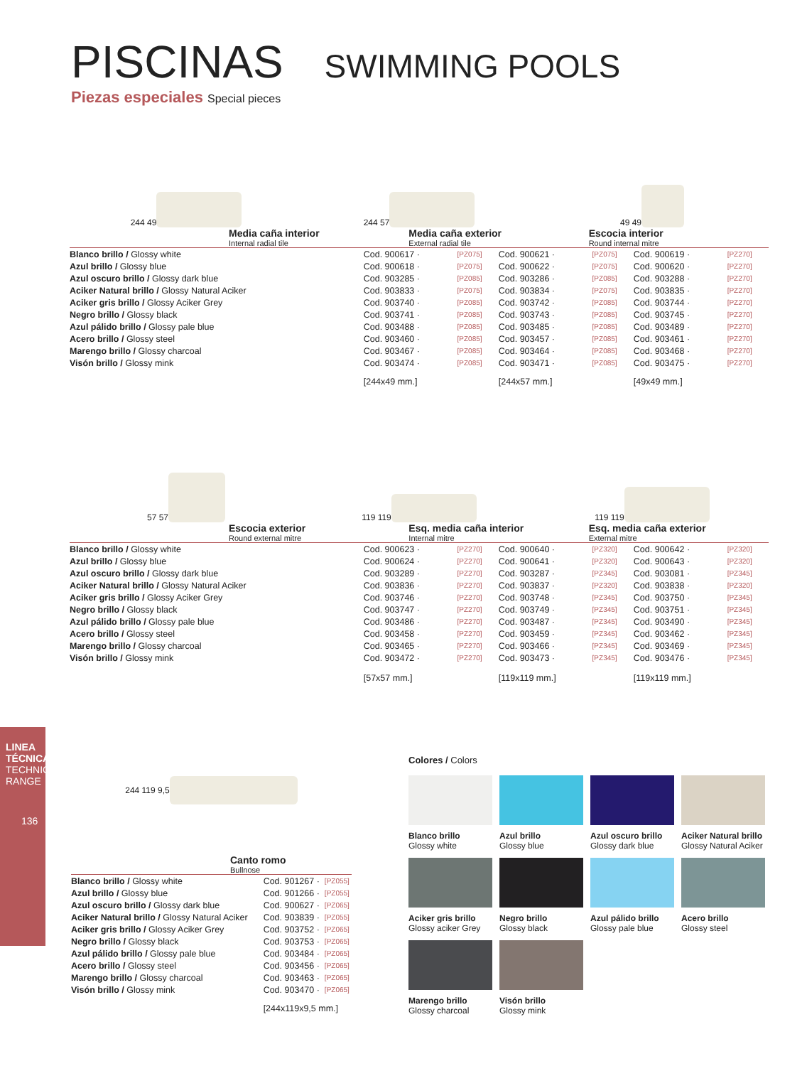PISCINAS SWIMMING POOLS
Piezas especiales Special pieces
244 49 244 57 49 49
Media caña interior
Internal radial tile
Media caña exterior
External radial tile
Escocia interior
Round internal mitre
| Blanco brillo / Glossy white | Cod. 900617 · | [PZ075] | Cod. 900621 · | [PZ075] | Cod. 900619 · | [PZ270] |
| Azul brillo / Glossy blue | Cod. 900618 · | [PZ075] | Cod. 900622 · | [PZ075] | Cod. 900620 · | [PZ270] |
| Azul oscuro brillo / Glossy dark blue | Cod. 903285 · | [PZ085] | Cod. 903286 · | [PZ085] | Cod. 903288 · | [PZ270] |
| Aciker Natural brillo / Glossy Natural Aciker | Cod. 903833 · | [PZ075] | Cod. 903834 · | [PZ075] | Cod. 903835 · | [PZ270] |
| Aciker gris brillo / Glossy Aciker Grey | Cod. 903740 · | [PZ085] | Cod. 903742 · | [PZ085] | Cod. 903744 · | [PZ270] |
| Negro brillo / Glossy black | Cod. 903741 · | [PZ085] | Cod. 903743 · | [PZ085] | Cod. 903745 · | [PZ270] |
| Azul pálido brillo / Glossy pale blue | Cod. 903488 · | [PZ085] | Cod. 903485 · | [PZ085] | Cod. 903489 · | [PZ270] |
| Acero brillo / Glossy steel | Cod. 903460 · | [PZ085] | Cod. 903457 · | [PZ085] | Cod. 903461 · | [PZ270] |
| Marengo brillo / Glossy charcoal | Cod. 903467 · | [PZ085] | Cod. 903464 · | [PZ085] | Cod. 903468 · | [PZ270] |
| Visón brillo / Glossy mink | Cod. 903474 · | [PZ085] | Cod. 903471 · | [PZ085] | Cod. 903475 · | [PZ270] |
| | [244x49 mm.] | | [244x57 mm.] | | [49x49 mm.] | |
57 57 119 119 119 119
Escocia exterior
Round external mitre
Esq. media caña interior
Internal mitre
Esq. media caña exterior
External mitre
| Blanco brillo / Glossy white | Cod. 900623 · | [PZ270] | Cod. 900640 · | [PZ320] | Cod. 900642 · | [PZ320] |
| Azul brillo / Glossy blue | Cod. 900624 · | [PZ270] | Cod. 900641 · | [PZ320] | Cod. 900643 · | [PZ320] |
| Azul oscuro brillo / Glossy dark blue | Cod. 903289 · | [PZ270] | Cod. 903287 · | [PZ345] | Cod. 903081 · | [PZ345] |
| Aciker Natural brillo / Glossy Natural Aciker | Cod. 903836 · | [PZ270] | Cod. 903837 · | [PZ320] | Cod. 903838 · | [PZ320] |
| Aciker gris brillo / Glossy Aciker Grey | Cod. 903746 · | [PZ270] | Cod. 903748 · | [PZ345] | Cod. 903750 · | [PZ345] |
| Negro brillo / Glossy black | Cod. 903747 · | [PZ270] | Cod. 903749 · | [PZ345] | Cod. 903751 · | [PZ345] |
| Azul pálido brillo / Glossy pale blue | Cod. 903486 · | [PZ270] | Cod. 903487 · | [PZ345] | Cod. 903490 · | [PZ345] |
| Acero brillo / Glossy steel | Cod. 903458 · | [PZ270] | Cod. 903459 · | [PZ345] | Cod. 903462 · | [PZ345] |
| Marengo brillo / Glossy charcoal | Cod. 903465 · | [PZ270] | Cod. 903466 · | [PZ345] | Cod. 903469 · | [PZ345] |
| Visón brillo / Glossy mink | Cod. 903472 · | [PZ270] | Cod. 903473 · | [PZ345] | Cod. 903476 · | [PZ345] |
| | [57x57 mm.] | | [119x119 mm.] | | [119x119 mm.] | |
244 119 9,5
Canto romo
Bullnose
| Blanco brillo / Glossy white | Cod. 901267 · | [PZ055] |
| Azul brillo / Glossy blue | Cod. 901266 · | [PZ055] |
| Azul oscuro brillo / Glossy dark blue | Cod. 900627 · | [PZ065] |
| Aciker Natural brillo / Glossy Natural Aciker | Cod. 903839 · | [PZ055] |
| Aciker gris brillo / Glossy Aciker Grey | Cod. 903752 · | [PZ065] |
| Negro brillo / Glossy black | Cod. 903753 · | [PZ065] |
| Azul pálido brillo / Glossy pale blue | Cod. 903484 · | [PZ065] |
| Acero brillo / Glossy steel | Cod. 903456 · | [PZ065] |
| Marengo brillo / Glossy charcoal | Cod. 903463 · | [PZ065] |
| Visón brillo / Glossy mink | Cod. 903470 · | [PZ065] |
| | [244x119x9,5 mm.] | |
Colores / Colors
Blanco brillo
Glossy white
Azul brillo
Glossy blue
Azul oscuro brillo
Glossy dark blue
Aciker Natural brillo
Glossy Natural Aciker
Aciker gris brillo
Glossy aciker Grey
Negro brillo
Glossy black
Azul pálido brillo
Glossy pale blue
Acero brillo
Glossy steel
Marengo brillo
Glossy charcoal
Visón brillo
Glossy mink
LINEA TÉCNICA TECHNICAL RANGE
136